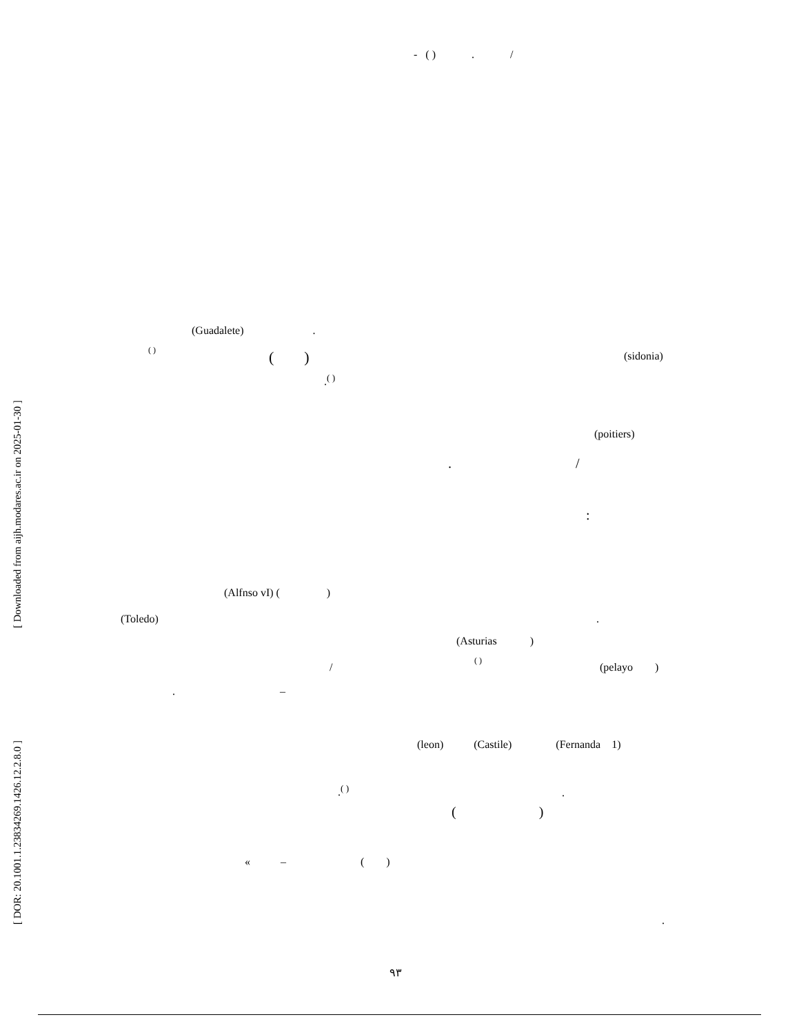- ( ) . /
(Guadalete) .
( )
( )
(sidonia)
.<sup>( )</sup>
(poitiers)
. /
:
(Alfnso vI) ( )
(Toledo)
.
(Asturias )
( )
/
(pelayo )
. –
(leon) (Castile) (Fernanda 1)
.<sup>( )</sup>
.
( )
« – ( )
.
۹۳
[ Downloaded from aijh.modares.ac.ir on 2025-01-30 ]
[ DOR: 20.1001.1.23834269.1426.12.2.8.0 ]